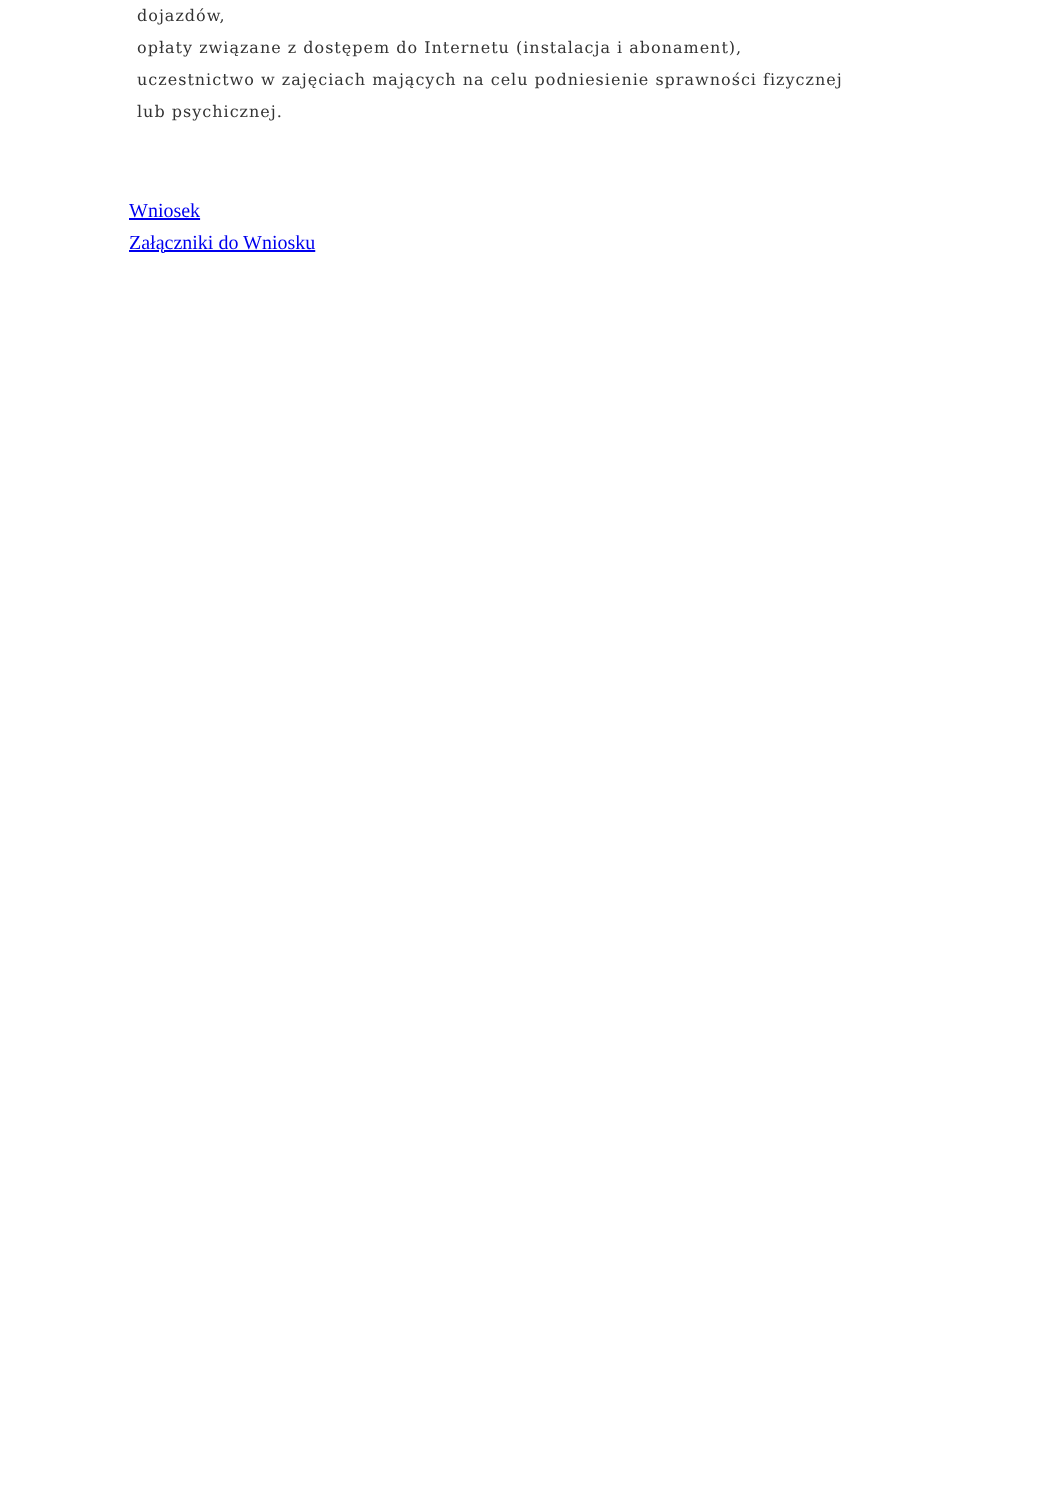dojazdów,
opłaty związane z dostępem do Internetu (instalacja i abonament),
uczestnictwo w zajęciach mających na celu podniesienie sprawności fizycznej lub psychicznej.
Wniosek
Załączniki do Wniosku